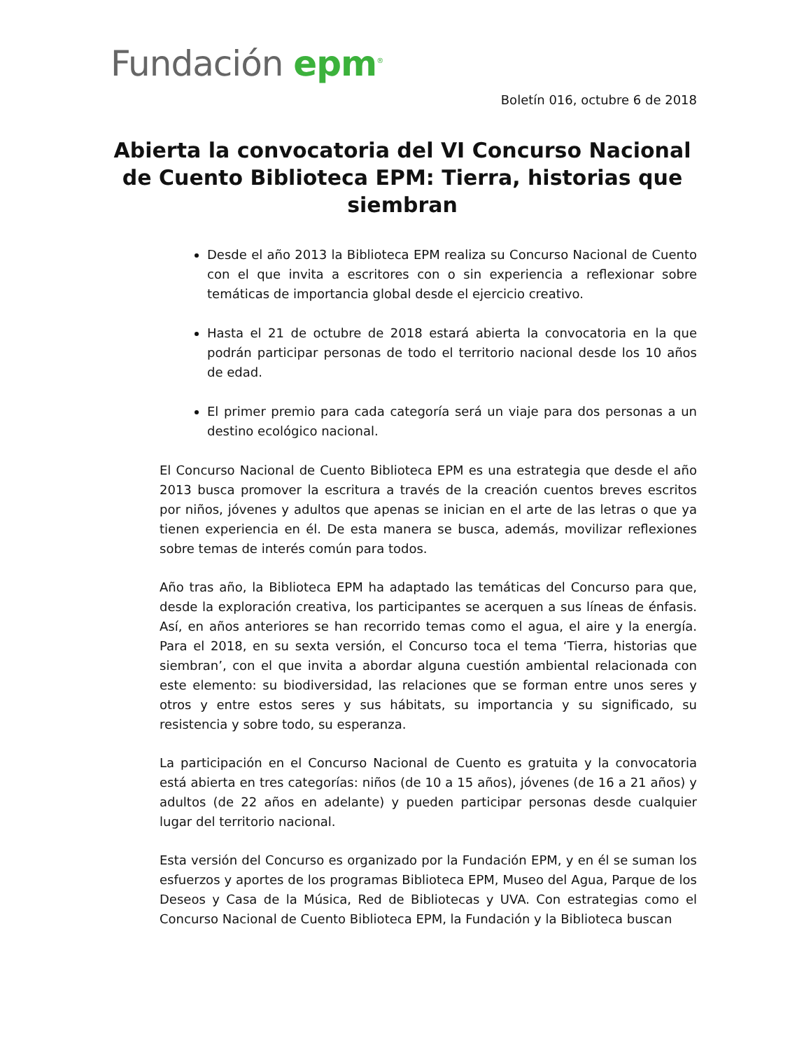Fundación epm<sup>®</sup>
Boletín 016, octubre 6 de 2018
Abierta la convocatoria del VI Concurso Nacional de Cuento Biblioteca EPM: Tierra, historias que siembran
Desde el año 2013 la Biblioteca EPM realiza su Concurso Nacional de Cuento con el que invita a escritores con o sin experiencia a reflexionar sobre temáticas de importancia global desde el ejercicio creativo.
Hasta el 21 de octubre de 2018 estará abierta la convocatoria en la que podrán participar personas de todo el territorio nacional desde los 10 años de edad.
El primer premio para cada categoría será un viaje para dos personas a un destino ecológico nacional.
El Concurso Nacional de Cuento Biblioteca EPM es una estrategia que desde el año 2013 busca promover la escritura a través de la creación cuentos breves escritos por niños, jóvenes y adultos que apenas se inician en el arte de las letras o que ya tienen experiencia en él. De esta manera se busca, además, movilizar reflexiones sobre temas de interés común para todos.
Año tras año, la Biblioteca EPM ha adaptado las temáticas del Concurso para que, desde la exploración creativa, los participantes se acerquen a sus líneas de énfasis. Así, en años anteriores se han recorrido temas como el agua, el aire y la energía. Para el 2018, en su sexta versión, el Concurso toca el tema ‘Tierra, historias que siembran’, con el que invita a abordar alguna cuestión ambiental relacionada con este elemento: su biodiversidad, las relaciones que se forman entre unos seres y otros y entre estos seres y sus hábitats, su importancia y su significado, su resistencia y sobre todo, su esperanza.
La participación en el Concurso Nacional de Cuento es gratuita y la convocatoria está abierta en tres categorías: niños (de 10 a 15 años), jóvenes (de 16 a 21 años) y adultos (de 22 años en adelante) y pueden participar personas desde cualquier lugar del territorio nacional.
Esta versión del Concurso es organizado por la Fundación EPM, y en él se suman los esfuerzos y aportes de los programas Biblioteca EPM, Museo del Agua, Parque de los Deseos y Casa de la Música, Red de Bibliotecas y UVA. Con estrategias como el Concurso Nacional de Cuento Biblioteca EPM, la Fundación y la Biblioteca buscan